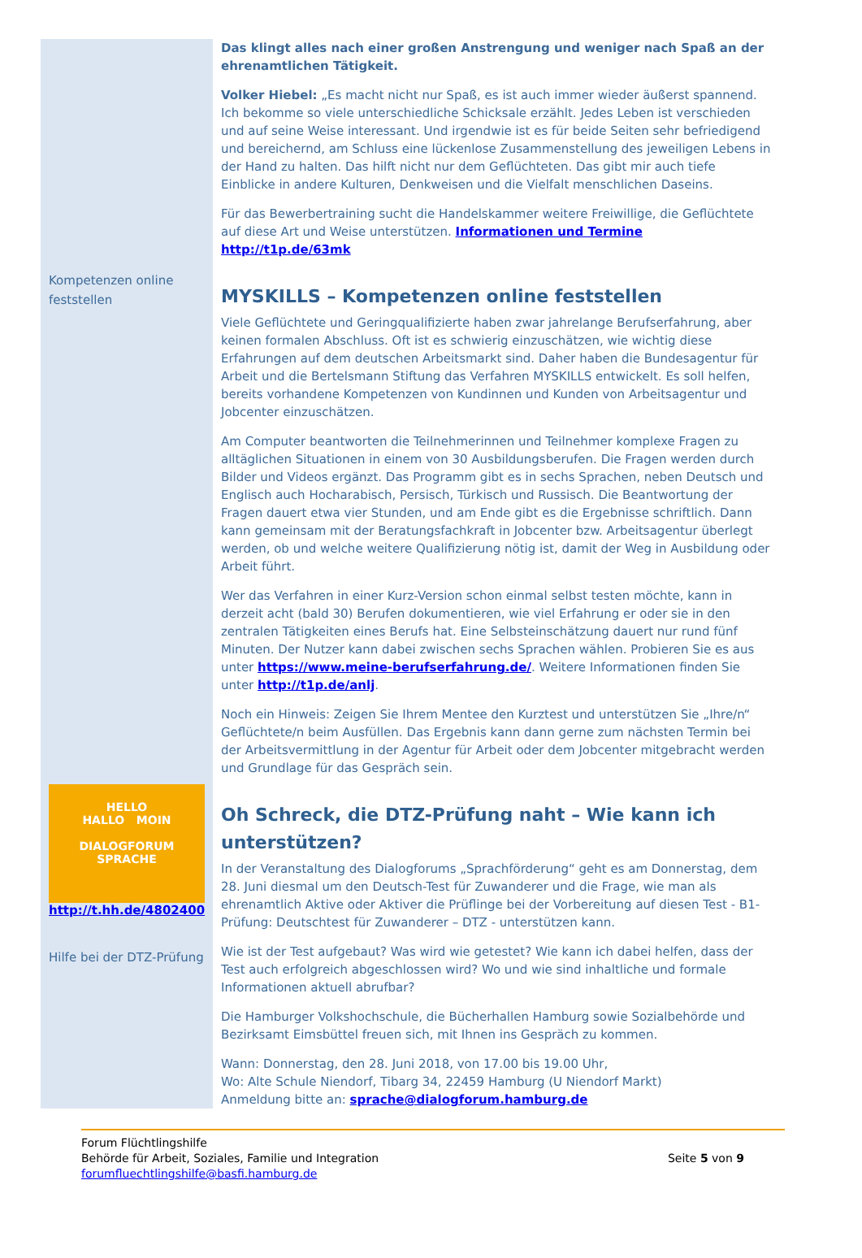Kompetenzen online feststellen
HELLO
HALLO MOIN
DIALOGFORUM
SPRACHE
http://t.hh.de/4802400
Hilfe bei der DTZ-Prüfung
Das klingt alles nach einer großen Anstrengung und weniger nach Spaß an der ehrenamtlichen Tätigkeit.
Volker Hiebel: „Es macht nicht nur Spaß, es ist auch immer wieder äußerst spannend. Ich bekomme so viele unterschiedliche Schicksale erzählt. Jedes Leben ist verschieden und auf seine Weise interessant. Und irgendwie ist es für beide Seiten sehr befriedigend und bereichernd, am Schluss eine lückenlose Zusammenstellung des jeweiligen Lebens in der Hand zu halten. Das hilft nicht nur dem Geflüchteten. Das gibt mir auch tiefe Einblicke in andere Kulturen, Denkweisen und die Vielfalt menschlichen Daseins.
Für das Bewerbertraining sucht die Handelskammer weitere Freiwillige, die Geflüchtete auf diese Art und Weise unterstützen. Informationen und Termine http://t1p.de/63mk
MYSKILLS – Kompetenzen online feststellen
Viele Geflüchtete und Geringqualifizierte haben zwar jahrelange Berufserfahrung, aber keinen formalen Abschluss. Oft ist es schwierig einzuschätzen, wie wichtig diese Erfahrungen auf dem deutschen Arbeitsmarkt sind. Daher haben die Bundesagentur für Arbeit und die Bertelsmann Stiftung das Verfahren MYSKILLS entwickelt. Es soll helfen, bereits vorhandene Kompetenzen von Kundinnen und Kunden von Arbeitsagentur und Jobcenter einzuschätzen.
Am Computer beantworten die Teilnehmerinnen und Teilnehmer komplexe Fragen zu alltäglichen Situationen in einem von 30 Ausbildungsberufen. Die Fragen werden durch Bilder und Videos ergänzt. Das Programm gibt es in sechs Sprachen, neben Deutsch und Englisch auch Hocharabisch, Persisch, Türkisch und Russisch. Die Beantwortung der Fragen dauert etwa vier Stunden, und am Ende gibt es die Ergebnisse schriftlich. Dann kann gemeinsam mit der Beratungsfachkraft in Jobcenter bzw. Arbeitsagentur überlegt werden, ob und welche weitere Qualifizierung nötig ist, damit der Weg in Ausbildung oder Arbeit führt.
Wer das Verfahren in einer Kurz-Version schon einmal selbst testen möchte, kann in derzeit acht (bald 30) Berufen dokumentieren, wie viel Erfahrung er oder sie in den zentralen Tätigkeiten eines Berufs hat. Eine Selbsteinschätzung dauert nur rund fünf Minuten. Der Nutzer kann dabei zwischen sechs Sprachen wählen. Probieren Sie es aus unter https://www.meine-berufserfahrung.de/. Weitere Informationen finden Sie unter http://t1p.de/anlj.
Noch ein Hinweis: Zeigen Sie Ihrem Mentee den Kurztest und unterstützen Sie „Ihre/n“ Geflüchtete/n beim Ausfüllen. Das Ergebnis kann dann gerne zum nächsten Termin bei der Arbeitsvermittlung in der Agentur für Arbeit oder dem Jobcenter mitgebracht werden und Grundlage für das Gespräch sein.
Oh Schreck, die DTZ-Prüfung naht – Wie kann ich unterstützen?
In der Veranstaltung des Dialogforums „Sprachförderung“ geht es am Donnerstag, dem 28. Juni diesmal um den Deutsch-Test für Zuwanderer und die Frage, wie man als ehrenamtlich Aktive oder Aktiver die Prüflinge bei der Vorbereitung auf diesen Test - B1-Prüfung: Deutschtest für Zuwanderer – DTZ - unterstützen kann.
Wie ist der Test aufgebaut? Was wird wie getestet? Wie kann ich dabei helfen, dass der Test auch erfolgreich abgeschlossen wird? Wo und wie sind inhaltliche und formale Informationen aktuell abrufbar?
Die Hamburger Volkshochschule, die Bücherhallen Hamburg sowie Sozialbehörde und Bezirksamt Eimsbüttel freuen sich, mit Ihnen ins Gespräch zu kommen.
Wann: Donnerstag, den 28. Juni 2018, von 17.00 bis 19.00 Uhr,
Wo: Alte Schule Niendorf, Tibarg 34, 22459 Hamburg (U Niendorf Markt)
Anmeldung bitte an: sprache@dialogforum.hamburg.de
Forum Flüchtlingshilfe
Behörde für Arbeit, Soziales, Familie und Integration
forumfluechtlingshilfe@basfi.hamburg.de
Seite 5 von 9